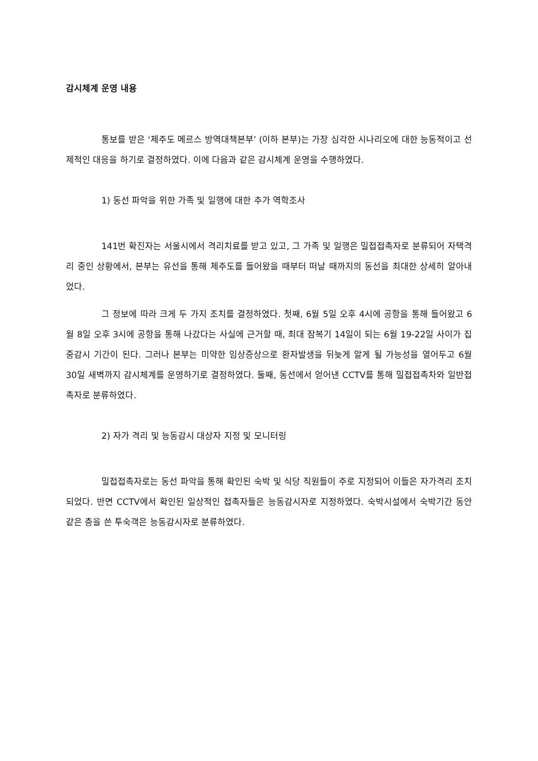감시체계 운영 내용
통보를 받은 ‘제주도 메르스 방역대책본부’ (이하 본부)는 가장 심각한 시나리오에 대한 능동적이고 선제적인 대응을 하기로 결정하였다. 이에 다음과 같은 감시체계 운영을 수행하였다.
1) 동선 파악을 위한 가족 및 일행에 대한 추가 역학조사
141번 확진자는 서울시에서 격리치료를 받고 있고, 그 가족 및 일행은 밀접접촉자로 분류되어 자택격리 중인 상황에서, 본부는 유선을 통해 제주도를 들어왔을 때부터 떠날 때까지의 동선을 최대한 상세히 알아내었다.
그 정보에 따라 크게 두 가지 조치를 결정하였다. 첫째, 6월 5일 오후 4시에 공항을 통해 들어왔고 6월 8일 오후 3시에 공항을 통해 나갔다는 사실에 근거할 때, 최대 잠복기 14일이 되는 6월 19-22일 사이가 집중감시 기간이 된다. 그러나 본부는 미약한 임상증상으로 환자발생을 뒤늦게 알게 될 가능성을 열어두고 6월 30일 새벽까지 감시체계를 운영하기로 결정하였다. 둘째, 동선에서 얻어낸 CCTV를 통해 밀접접촉차와 일반접촉자로 분류하였다.
2) 자가 격리 및 능동감시 대상자 지정 및 모니터링
밀접접촉자로는 동선 파악을 통해 확인된 숙박 및 식당 직원들이 주로 지정되어 이들은 자가격리 조치되었다. 반면 CCTV에서 확인된 일상적인 접촉자들은 능동감시자로 지정하였다. 숙박시설에서 숙박기간 동안 같은 층을 쓴 투숙객은 능동감시자로 분류하였다.